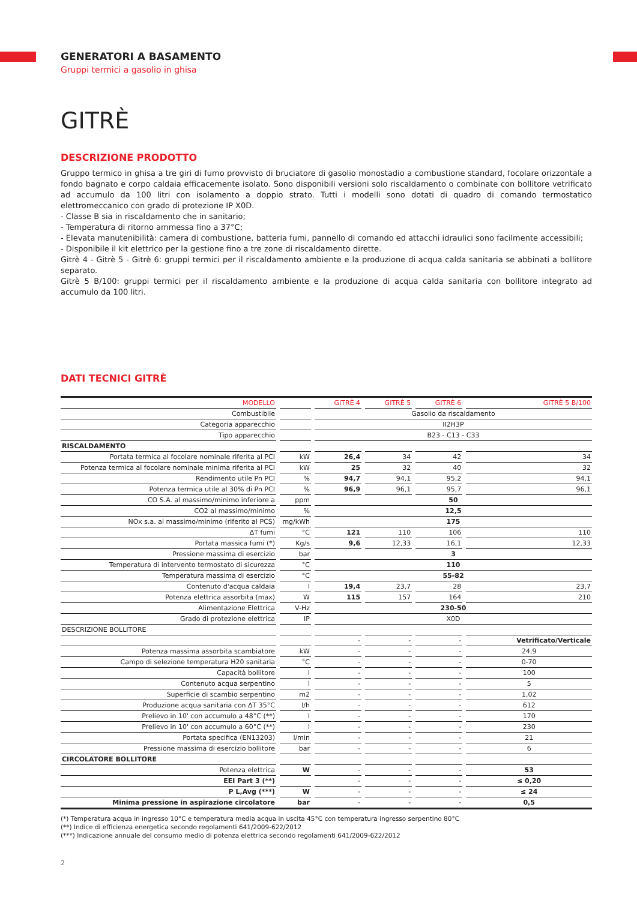GENERATORI A BASAMENTO
Gruppi termici a gasolio in ghisa
GITRÈ
DESCRIZIONE PRODOTTO
Gruppo termico in ghisa a tre giri di fumo provvisto di bruciatore di gasolio monostadio a combustione standard, focolare orizzontale a fondo bagnato e corpo caldaia efficacemente isolato. Sono disponibili versioni solo riscaldamento o combinate con bollitore vetrificato ad accumulo da 100 litri con isolamento a doppio strato. Tutti i modelli sono dotati di quadro di comando termostatico elettromeccanico con grado di protezione IP X0D.
- Classe B sia in riscaldamento che in sanitario;
- Temperatura di ritorno ammessa fino a 37°C;
- Elevata manutenibilità: camera di combustione, batteria fumi, pannello di comando ed attacchi idraulici sono facilmente accessibili;
- Disponibile il kit elettrico per la gestione fino a tre zone di riscaldamento dirette.
Gitrè 4 - Gitrè 5 - Gitrè 6: gruppi termici per il riscaldamento ambiente e la produzione di acqua calda sanitaria se abbinati a bollitore separato.
Gitrè 5 B/100: gruppi termici per il riscaldamento ambiente e la produzione di acqua calda sanitaria con bollitore integrato ad accumulo da 100 litri.
DATI TECNICI GITRÈ
| MODELLO | | | | GITRÈ 4 | | GITRÈ 5 | | GITRÈ 6 | | GITRÈ 5 B/100 |
| Combustibile | | | | Gasolio da riscaldamento | | | | | | |
| Categoria apparecchio | | | | II2H3P | | | | | | |
| Tipo apparecchio | | | | B23 - C13 - C33 | | | | | | |
| RISCALDAMENTO | | | | | | | | | | |
| Portata termica al focolare nominale riferita al PCI | | kW | | 26,4 | | 34 | | 42 | | 34 |
| Potenza termica al focolare nominale minima riferita al PCI | | kW | | 25 | | 32 | | 40 | | 32 |
| Rendimento utile Pn PCI | | % | | 94,7 | | 94,1 | | 95,2 | | 94,1 |
| Potenza termica utile al 30% di Pn PCI | | % | | 96,9 | | 96,1 | | 95,7 | | 96,1 |
| CO S.A. al massimo/minimo inferiore a | | ppm | | 50 | | | | | | |
| CO2 al massimo/minimo | | % | | 12,5 | | | | | | |
| NOx s.a. al massimo/minimo (riferito al PCS) | | mg/kWh | | 175 | | | | | | |
| ΔT fumi | | °C | | 121 | | 110 | | 106 | | 110 |
| Portata massica fumi (*) | | Kg/s | | 9,6 | | 12,33 | | 16,1 | | 12,33 |
| Pressione massima di esercizio | | bar | | 3 | | | | | | |
| Temperatura di intervento termostato di sicurezza | | °C | | 110 | | | | | | |
| Temperatura massima di esercizio | | °C | | 55-82 | | | | | | |
| Contenuto d'acqua caldaia | | l | | 19,4 | | 23,7 | | 28 | | 23,7 |
| Potenza elettrica assorbita (max) | | W | | 115 | | 157 | | 164 | | 210 |
| Alimentazione Elettrica | | V-Hz | | 230-50 | | | | | | |
| Grado di protezione elettrica | | IP | | X0D | | | | | | |
| DESCRIZIONE BOLLITORE | | | | | | | | | | |
| | | | | - | | - | | - | | Vetrificato/Verticale |
| Potenza massima assorbita scambiatore | | kW | | - | | - | | - | | 24,9 |
| Campo di selezione temperatura H20 sanitaria | | °C | | - | | - | | - | | 0-70 |
| Capacità bollitore | | l | | - | | - | | - | | 100 |
| Contenuto acqua serpentino | | l | | - | | - | | - | | 5 |
| Superficie di scambio serpentino | | m2 | | - | | - | | - | | 1,02 |
| Produzione acqua sanitaria con ΔT 35°C | | l/h | | - | | - | | - | | 612 |
| Prelievo in 10' con accumulo a 48°C (**) | | l | | - | | - | | - | | 170 |
| Prelievo in 10' con accumulo a 60°C (**) | | l | | - | | - | | - | | 230 |
| Portata specifica (EN13203) | | l/min | | - | | - | | - | | 21 |
| Pressione massima di esercizio bollitore | | bar | | - | | - | | - | | 6 |
| CIRCOLATORE BOLLITORE | | | | | | | | | | |
| Potenza elettrica | | W | | - | | - | | - | | 53 |
| EEI Part 3 (**) | | | | - | | - | | - | | ≤ 0,20 |
| P L,Avg (***) | | W | | - | | - | | - | | ≤ 24 |
| Minima pressione in aspirazione circolatore | | bar | | - | | - | | - | | 0,5 |
(*) Temperatura acqua in ingresso 10°C e temperatura media acqua in uscita 45°C con temperatura ingresso serpentino 80°C
(**) Indice di efficienza energetica secondo regolamenti 641/2009-622/2012
(***) Indicazione annuale del consumo medio di potenza elettrica secondo regolamenti 641/2009-622/2012
2